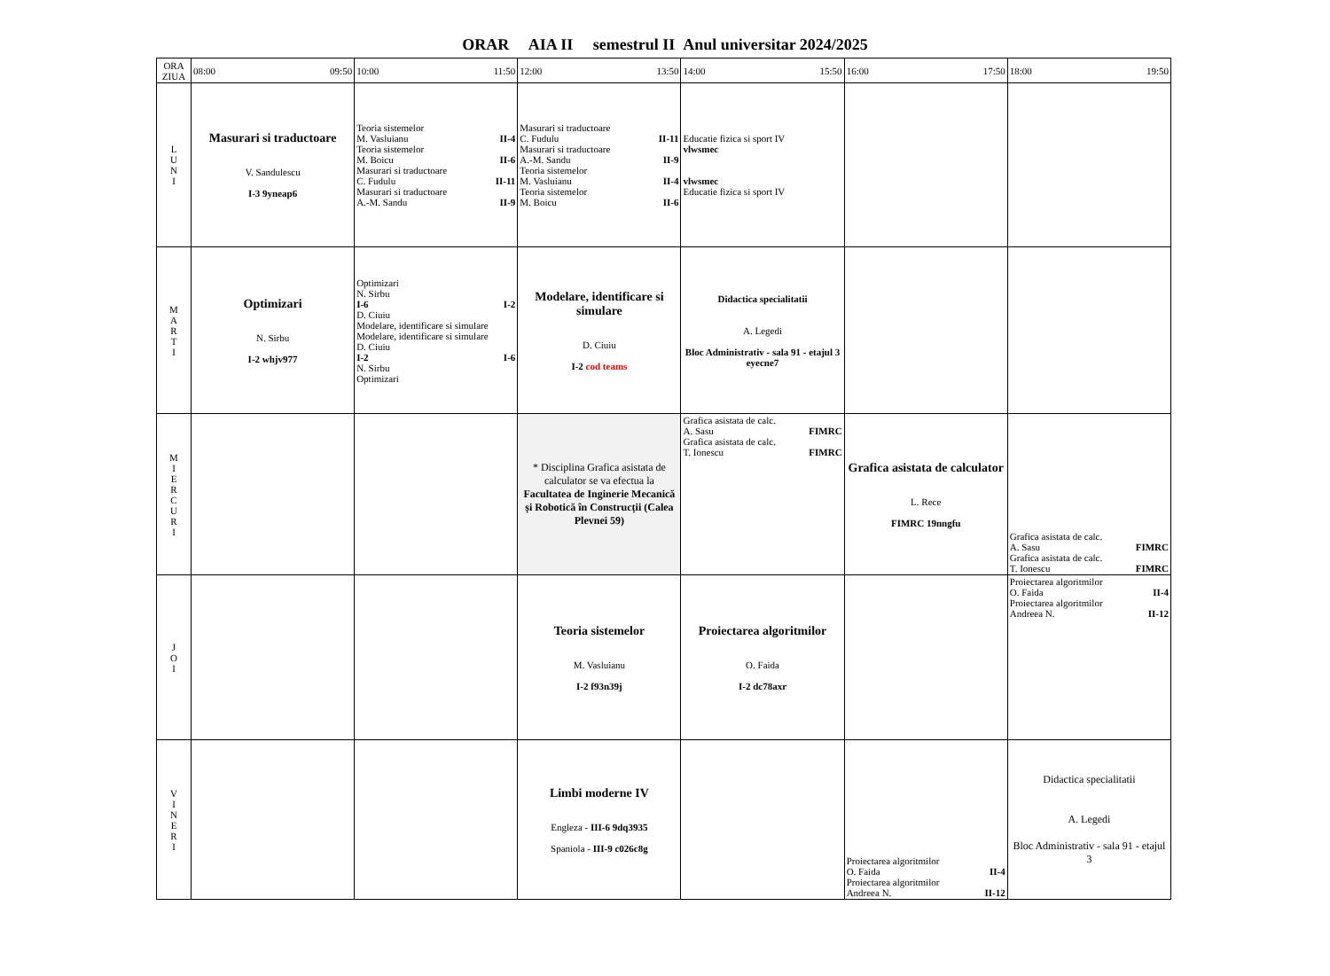ORAR AIA II semestrul II Anul universitar 2024/2025
| ORA ZIUA | 08:00 09:50 | 10:00 11:50 | 12:00 13:50 | 14:00 15:50 | 16:00 17:50 | 18:00 19:50 |
| L U N I | Masurari si traductoare V. Sandulescu I-3 9yneap6 | Teoria sistemelor M. Vasluianu II-4 Teoria sistemelor M. Boicu II-6 Masurari si traductoare C. Fudulu II-11 Masurari si traductoare A.-M. Sandu II-9 | Masurari si traductoare C. Fudulu II-11 Masurari si traductoare A.-M. Sandu II-9 Teoria sistemelor M. Vasluianu II-4 Teoria sistemelor M. Boicu II-6 | Educatie fizica si sport IV vlwsmec vlwsmec Educatie fizica si sport IV | | |
| M A R T I | Optimizari N. Sirbu I-2 whjv977 | Optimizari N. Sirbu I-6 I-2 D. Ciuiu Modelare, identificare si simulare Modelare, identificare si simulare D. Ciuiu I-2 I-6 N. Sirbu Optimizari | Modelare, identificare si simulare D. Ciuiu I-2 cod teams | Didactica specialitatii A. Legedi Bloc Administrativ - sala 91 - etajul 3 eyecne7 | | |
| M I E R C U R I | | | * Disciplina Grafica asistata de calculator se va efectua la Facultatea de Inginerie Mecanică și Robotică în Construcții (Calea Plevnei 59) | Grafica asistata de calc. A. Sasu FIMRC Grafica asistata de calc. T. Ionescu FIMRC | Grafica asistata de calculator L. Rece FIMRC 19nngfu | Grafica asistata de calc. A. Sasu FIMRC Grafica asistata de calc. T. Ionescu FIMRC |
| J O I | | | Teoria sistemelor M. Vasluianu I-2 f93n39j | Proiectarea algoritmilor O. Faida I-2 dc78axr | | Proiectarea algoritmilor O. Faida II-4 Proiectarea algoritmilor Andreea N. II-12 |
| V I N E R I | | | Limbi moderne IV Engleza - III-6 9dq3935 Spaniola - III-9 c026c8g | | Proiectarea algoritmilor O. Faida II-4 Proiectarea algoritmilor Andreea N. II-12 | Didactica specialitatii A. Legedi Bloc Administrativ - sala 91 - etajul 3 |